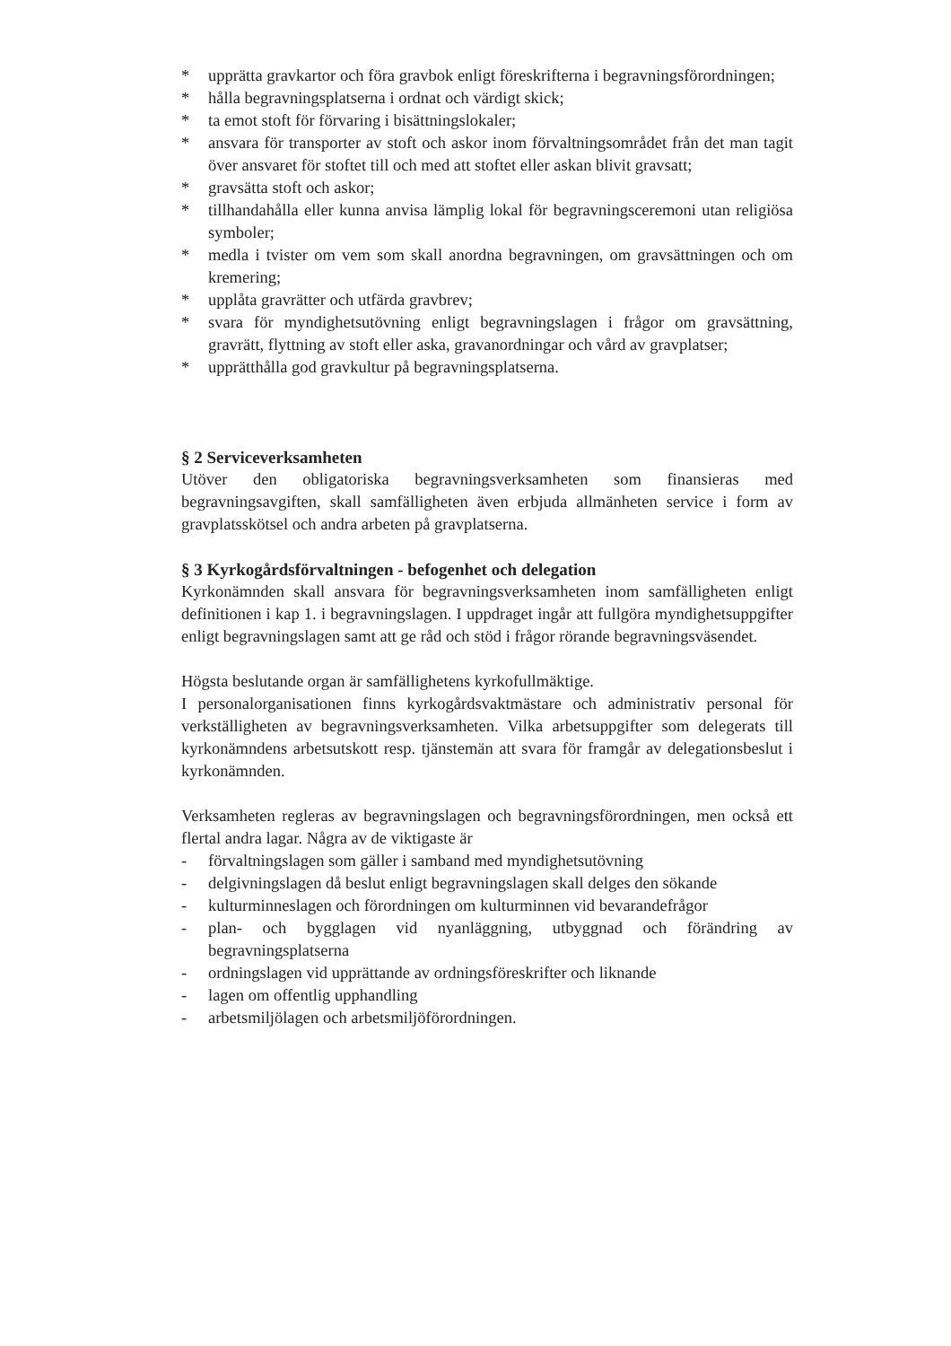* upprätta gravkartor och föra gravbok enligt föreskrifterna i begravningsförordningen;
* hålla begravningsplatserna i ordnat och värdigt skick;
* ta emot stoft för förvaring i bisättningslokaler;
* ansvara för transporter av stoft och askor inom förvaltningsområdet från det man tagit över ansvaret för stoftet till och med att stoftet eller askan blivit gravsatt;
* gravsätta stoft och askor;
* tillhandahålla eller kunna anvisa lämplig lokal för begravningsceremoni utan religiösa symboler;
* medla i tvister om vem som skall anordna begravningen, om gravsättningen och om kremering;
* upplåta gravrätter och utfärda gravbrev;
* svara för myndighetsutövning enligt begravningslagen i frågor om gravsättning, gravrätt, flyttning av stoft eller aska, gravanordningar och vård av gravplatser;
* upprätthålla god gravkultur på begravningsplatserna.
§ 2 Serviceverksamheten
Utöver den obligatoriska begravningsverksamheten som finansieras med begravningsavgiften, skall samfälligheten även erbjuda allmänheten service i form av gravplatsskötsel och andra arbeten på gravplatserna.
§ 3 Kyrkogårdsförvaltningen - befogenhet och delegation
Kyrkonämnden skall ansvara för begravningsverksamheten inom samfälligheten enligt definitionen i kap 1. i begravningslagen. I uppdraget ingår att fullgöra myndighetsuppgifter enligt begravningslagen samt att ge råd och stöd i frågor rörande begravningsväsendet.
Högsta beslutande organ är samfällighetens kyrkofullmäktige.
I personalorganisationen finns kyrkogårdsvaktmästare och administrativ personal för verkställigheten av begravningsverksamheten. Vilka arbetsuppgifter som delegerats till kyrkonämndens arbetsutskott resp. tjänstemän att svara för framgår av delegationsbeslut i kyrkonämnden.
Verksamheten regleras av begravningslagen och begravningsförordningen, men också ett flertal andra lagar. Några av de viktigaste är
- förvaltningslagen som gäller i samband med myndighetsutövning
- delgivningslagen då beslut enligt begravningslagen skall delges den sökande
- kulturminneslagen och förordningen om kulturminnen vid bevarandefrågor
- plan- och bygglagen vid nyanläggning, utbyggnad och förändring av begravningsplatserna
- ordningslagen vid upprättande av ordningsföreskrifter och liknande
- lagen om offentlig upphandling
- arbetsmiljölagen och arbetsmiljöförordningen.